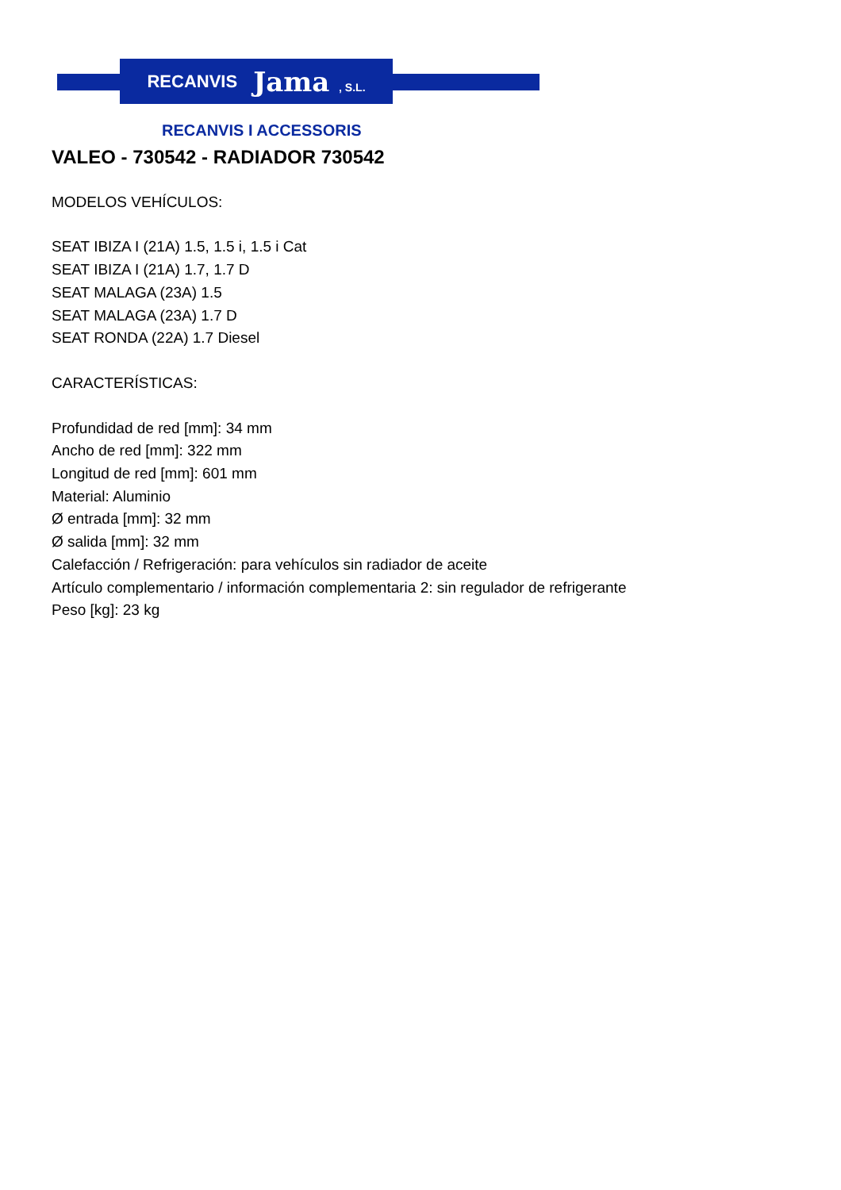RECANVIS Jama , S.L.
RECANVIS I ACCESSORIS
VALEO - 730542 - RADIADOR 730542
MODELOS VEHÍCULOS:
SEAT IBIZA I (21A) 1.5, 1.5 i, 1.5 i Cat
SEAT IBIZA I (21A) 1.7, 1.7 D
SEAT MALAGA (23A) 1.5
SEAT MALAGA (23A) 1.7 D
SEAT RONDA (22A) 1.7 Diesel
CARACTERÍSTICAS:
Profundidad de red [mm]: 34 mm
Ancho de red [mm]: 322 mm
Longitud de red [mm]: 601 mm
Material: Aluminio
Ø entrada [mm]: 32 mm
Ø salida [mm]: 32 mm
Calefacción / Refrigeración: para vehículos sin radiador de aceite
Artículo complementario / información complementaria 2: sin regulador de refrigerante
Peso [kg]: 23 kg